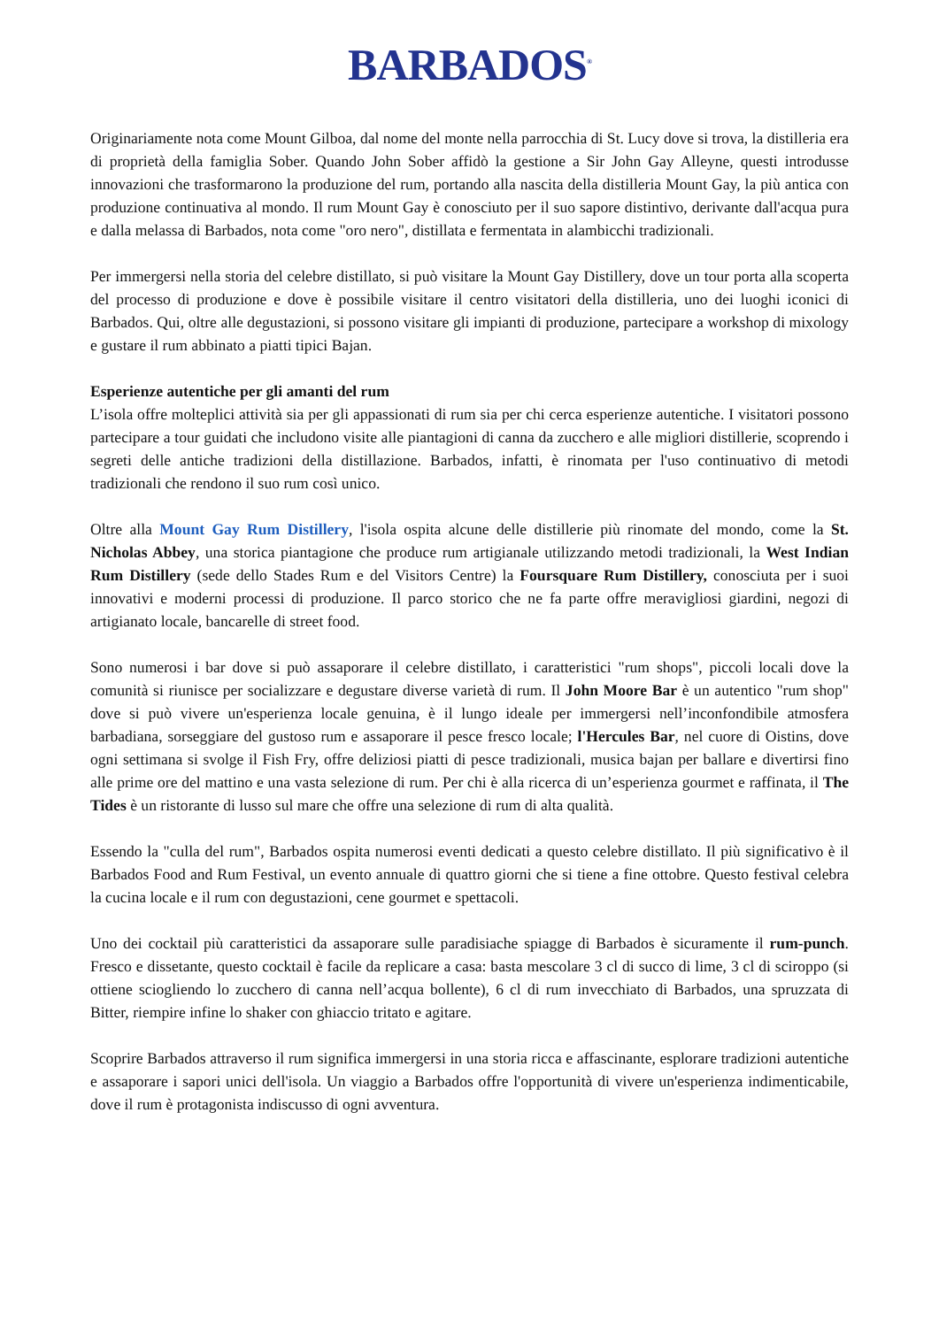BARBADOS<sup>®</sup>
Originariamente nota come Mount Gilboa, dal nome del monte nella parrocchia di St. Lucy dove si trova, la distilleria era di proprietà della famiglia Sober. Quando John Sober affidò la gestione a Sir John Gay Alleyne, questi introdusse innovazioni che trasformarono la produzione del rum, portando alla nascita della distilleria Mount Gay, la più antica con produzione continuativa al mondo. Il rum Mount Gay è conosciuto per il suo sapore distintivo, derivante dall'acqua pura e dalla melassa di Barbados, nota come "oro nero", distillata e fermentata in alambicchi tradizionali.
Per immergersi nella storia del celebre distillato, si può visitare la Mount Gay Distillery, dove un tour porta alla scoperta del processo di produzione e dove è possibile visitare il centro visitatori della distilleria, uno dei luoghi iconici di Barbados. Qui, oltre alle degustazioni, si possono visitare gli impianti di produzione, partecipare a workshop di mixology e gustare il rum abbinato a piatti tipici Bajan.
Esperienze autentiche per gli amanti del rum
L’isola offre molteplici attività sia per gli appassionati di rum sia per chi cerca esperienze autentiche. I visitatori possono partecipare a tour guidati che includono visite alle piantagioni di canna da zucchero e alle migliori distillerie, scoprendo i segreti delle antiche tradizioni della distillazione. Barbados, infatti, è rinomata per l'uso continuativo di metodi tradizionali che rendono il suo rum così unico.
Oltre alla Mount Gay Rum Distillery, l'isola ospita alcune delle distillerie più rinomate del mondo, come la St. Nicholas Abbey, una storica piantagione che produce rum artigianale utilizzando metodi tradizionali, la West Indian Rum Distillery (sede dello Stades Rum e del Visitors Centre) la Foursquare Rum Distillery, conosciuta per i suoi innovativi e moderni processi di produzione. Il parco storico che ne fa parte offre meravigliosi giardini, negozi di artigianato locale, bancarelle di street food.
Sono numerosi i bar dove si può assaporare il celebre distillato, i caratteristici "rum shops", piccoli locali dove la comunità si riunisce per socializzare e degustare diverse varietà di rum. Il John Moore Bar è un autentico "rum shop" dove si può vivere un'esperienza locale genuina, è il lungo ideale per immergersi nell’inconfondibile atmosfera barbadiana, sorseggiare del gustoso rum e assaporare il pesce fresco locale; l'Hercules Bar, nel cuore di Oistins, dove ogni settimana si svolge il Fish Fry, offre deliziosi piatti di pesce tradizionali, musica bajan per ballare e divertirsi fino alle prime ore del mattino e una vasta selezione di rum. Per chi è alla ricerca di un’esperienza gourmet e raffinata, il The Tides è un ristorante di lusso sul mare che offre una selezione di rum di alta qualità.
Essendo la "culla del rum", Barbados ospita numerosi eventi dedicati a questo celebre distillato. Il più significativo è il Barbados Food and Rum Festival, un evento annuale di quattro giorni che si tiene a fine ottobre. Questo festival celebra la cucina locale e il rum con degustazioni, cene gourmet e spettacoli.
Uno dei cocktail più caratteristici da assaporare sulle paradisiache spiagge di Barbados è sicuramente il rum-punch. Fresco e dissetante, questo cocktail è facile da replicare a casa: basta mescolare 3 cl di succo di lime, 3 cl di sciroppo (si ottiene sciogliendo lo zucchero di canna nell’acqua bollente), 6 cl di rum invecchiato di Barbados, una spruzzata di Bitter, riempire infine lo shaker con ghiaccio tritato e agitare.
Scoprire Barbados attraverso il rum significa immergersi in una storia ricca e affascinante, esplorare tradizioni autentiche e assaporare i sapori unici dell'isola. Un viaggio a Barbados offre l'opportunità di vivere un'esperienza indimenticabile, dove il rum è protagonista indiscusso di ogni avventura.